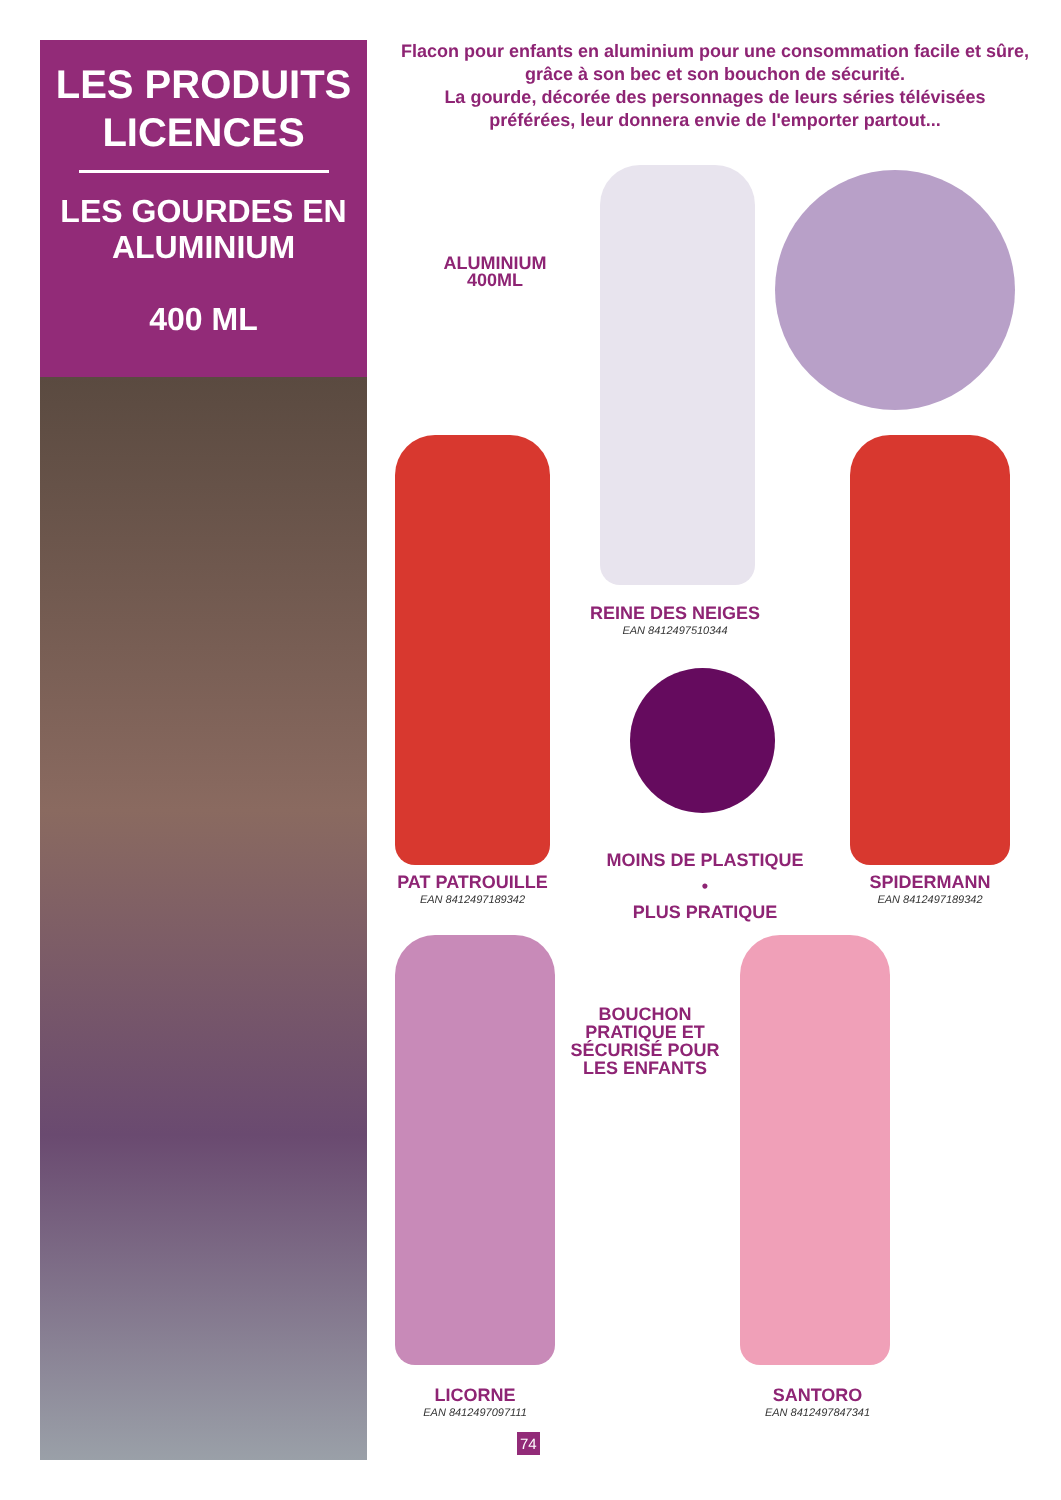LES PRODUITS LICENCES
LES GOURDES EN ALUMINIUM
400 ML
Flacon pour enfants en aluminium pour une consommation facile et sûre, grâce à son bec et son bouchon de sécurité.
La gourde, décorée des personnages de leurs séries télévisées préférées, leur donnera envie de l'emporter partout...
ALUMINIUM
400ML
REINE DES NEIGES
EAN 8412497510344
PAT PATROUILLE
EAN 8412497189342
MOINS DE PLASTIQUE
•
PLUS PRATIQUE
SPIDERMANN
EAN 8412497189342
BOUCHON PRATIQUE ET SÉCURISÉ POUR LES ENFANTS
LICORNE
EAN 8412497097111
SANTORO
EAN 8412497847341
74